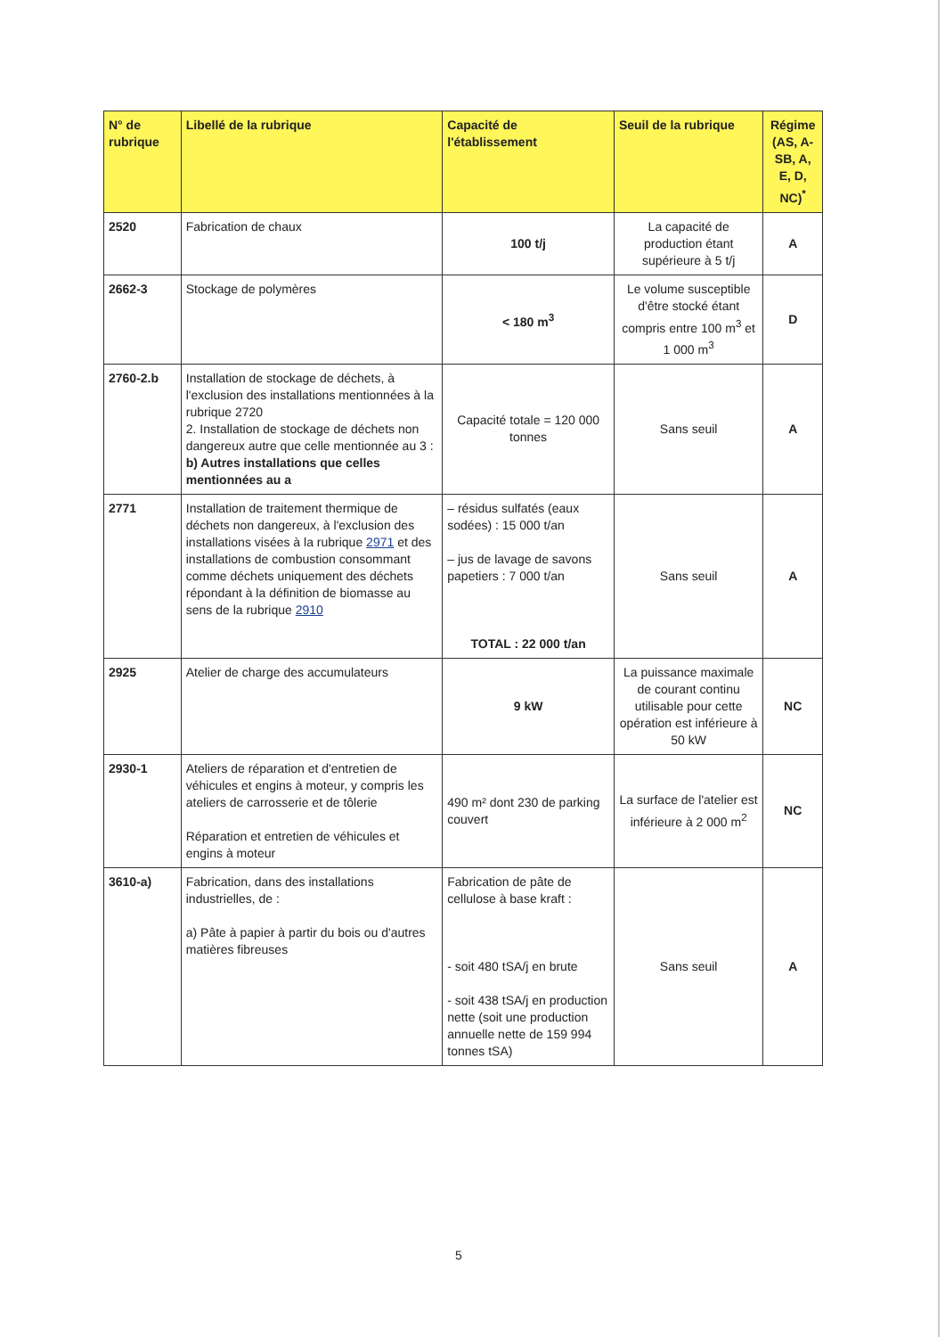| N° de rubrique | Libellé de la rubrique | Capacité de l'établissement | Seuil de la rubrique | Régime (AS, A-SB, A, E, D, NC)<sup>*</sup> |
| --- | --- | --- | --- | --- |
| 2520 | Fabrication de chaux | 100 t/j | La capacité de production étant supérieure à 5 t/j | A |
| 2662-3 | Stockage de polymères | < 180 m<sup>3</sup> | Le volume susceptible d'être stocké étant compris entre 100 m<sup>3</sup> et 1 000 m<sup>3</sup> | D |
| 2760-2.b | Installation de stockage de déchets, à l'exclusion des installations mentionnées à la rubrique 2720 2. Installation de stockage de déchets non dangereux autre que celle mentionnée au 3 : b) Autres installations que celles mentionnées au a | Capacité totale = 120 000 tonnes | Sans seuil | A |
| 2771 | Installation de traitement thermique de déchets non dangereux, à l'exclusion des installations visées à la rubrique 2971 et des installations de combustion consommant comme déchets uniquement des déchets répondant à la définition de biomasse au sens de la rubrique 2910 | – résidus sulfatés (eaux sodées) : 15 000 t/an – jus de lavage de savons papetiers : 7 000 t/an TOTAL : 22 000 t/an | Sans seuil | A |
| 2925 | Atelier de charge des accumulateurs | 9 kW | La puissance maximale de courant continu utilisable pour cette opération est inférieure à 50 kW | NC |
| 2930-1 | Ateliers de réparation et d'entretien de véhicules et engins à moteur, y compris les ateliers de carrosserie et de tôlerie Réparation et entretien de véhicules et engins à moteur | 490 m² dont 230 de parking couvert | La surface de l'atelier est inférieure à 2 000 m<sup>2</sup> | NC |
| 3610-a) | Fabrication, dans des installations industrielles, de : a) Pâte à papier à partir du bois ou d'autres matières fibreuses | Fabrication de pâte de cellulose à base kraft : - soit 480 tSA/j en brute - soit 438 tSA/j en production nette (soit une production annuelle nette de 159 994 tonnes tSA) | Sans seuil | A |
5